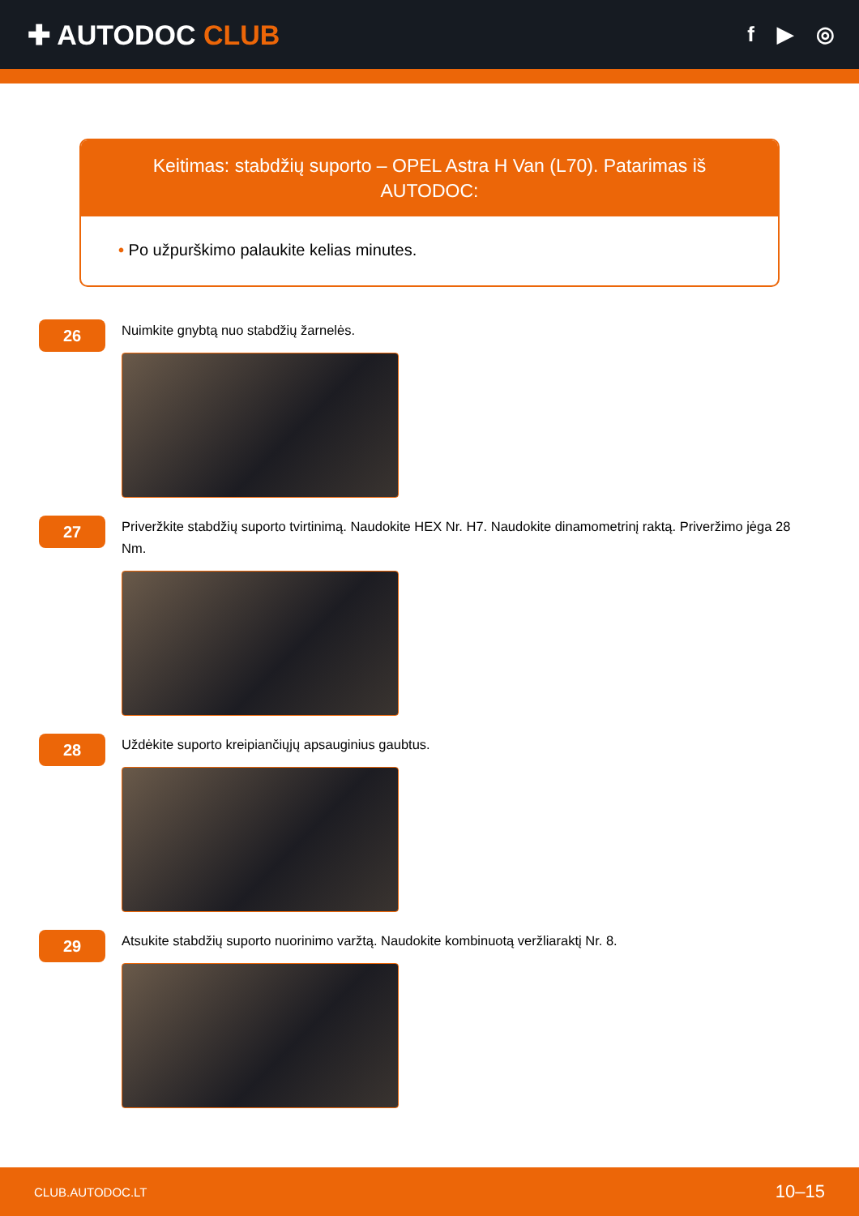✚ AUTODOC CLUB
f ▶ ◎
Keitimas: stabdžių suporto – OPEL Astra H Van (L70). Patarimas iš AUTODOC:
• Po užpurškimo palaukite kelias minutes.
26
Nuimkite gnybtą nuo stabdžių žarnelės.
27
Priveržkite stabdžių suporto tvirtinimą. Naudokite HEX Nr. H7. Naudokite dinamometrinį raktą. Priveržimo jėga 28 Nm.
28
Uždėkite suporto kreipiančiųjų apsauginius gaubtus.
29
Atsukite stabdžių suporto nuorinimo varžtą. Naudokite kombinuotą veržliaraktį Nr. 8.
CLUB.AUTODOC.LT 10–15